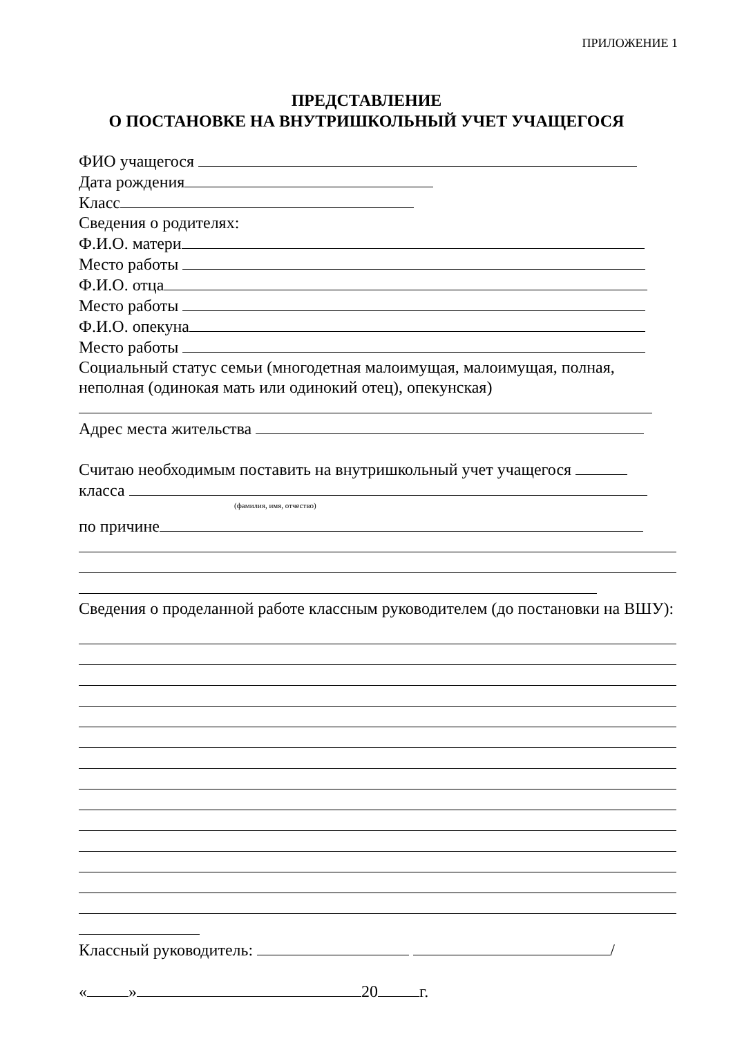ПРИЛОЖЕНИЕ 1
ПРЕДСТАВЛЕНИЕ
О ПОСТАНОВКЕ НА ВНУТРИШКОЛЬНЫЙ УЧЕТ УЧАЩЕГОСЯ
ФИО учащегося
Дата рождения
Класс
Сведения о родителях:
Ф.И.О. матери
Место работы
Ф.И.О. отца
Место работы
Ф.И.О. опекуна
Место работы
Социальный статус семьи (многодетная малоимущая, малоимущая, полная, неполная (одинокая мать или одинокий отец), опекунская)
Адрес места жительства
Считаю необходимым поставить на внутришкольный учет учащегося
класса
(фамилия, имя, отчество)
по причине
Сведения о проделанной работе классным руководителем (до постановки на ВШУ):
Классный руководитель: /
« » 20 г.